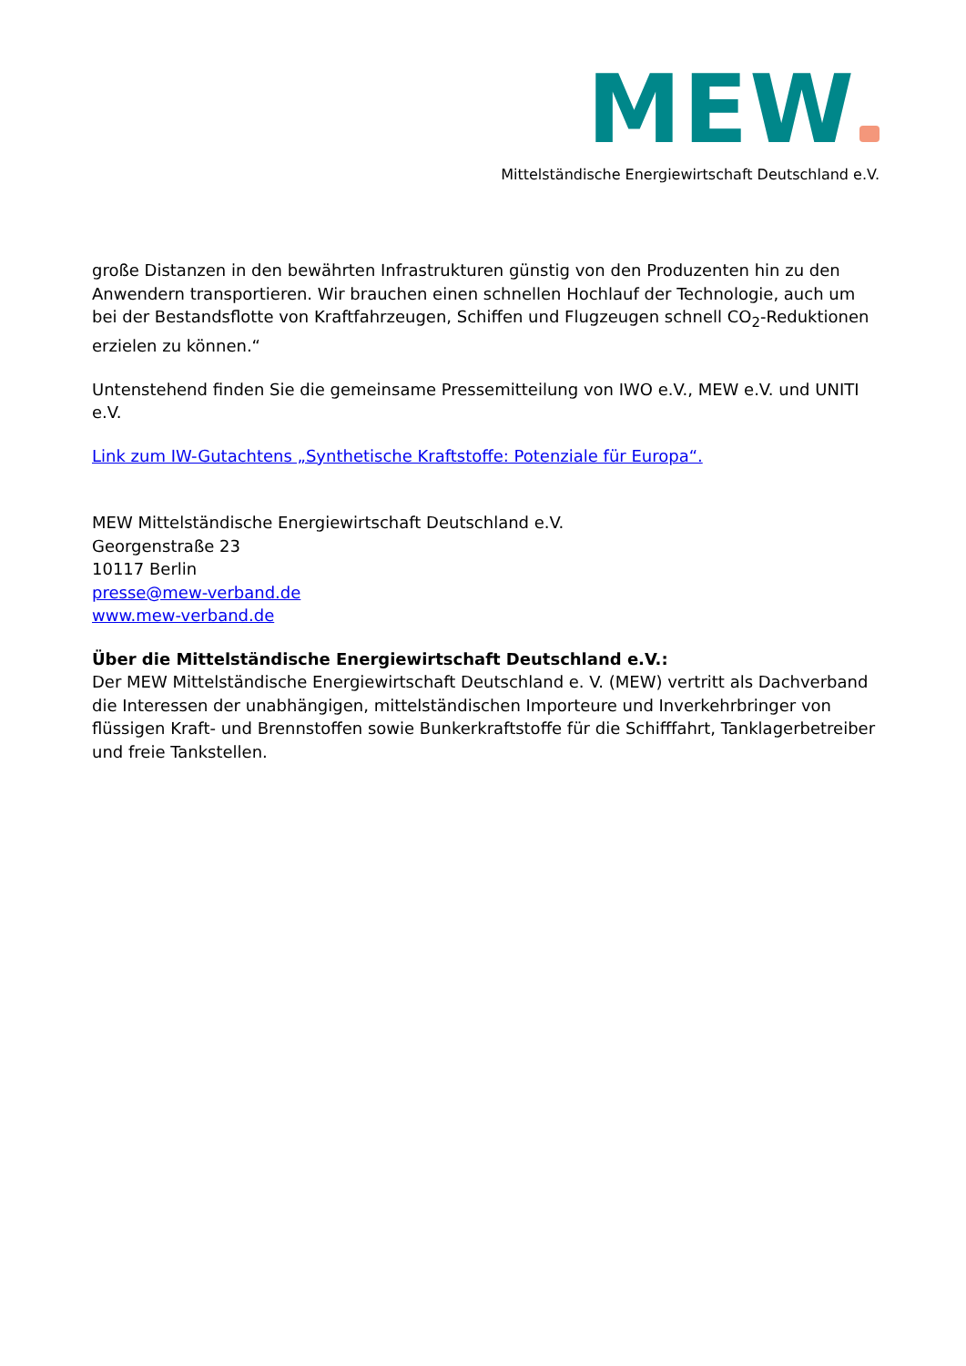MEW
Mittelständische Energiewirtschaft Deutschland e.V.
große Distanzen in den bewährten Infrastrukturen günstig von den Produzenten hin zu den Anwendern transportieren. Wir brauchen einen schnellen Hochlauf der Technologie, auch um bei der Bestandsflotte von Kraftfahrzeugen, Schiffen und Flugzeugen schnell CO<sub>2</sub>-Reduktionen erzielen zu können.“
Untenstehend finden Sie die gemeinsame Pressemitteilung von IWO e.V., MEW e.V. und UNITI e.V.
Link zum IW-Gutachtens „Synthetische Kraftstoffe: Potenziale für Europa“.
MEW Mittelständische Energiewirtschaft Deutschland e.V.
Georgenstraße 23
10117 Berlin
presse@mew-verband.de
www.mew-verband.de
Über die Mittelständische Energiewirtschaft Deutschland e.V.:
Der MEW Mittelständische Energiewirtschaft Deutschland e. V. (MEW) vertritt als Dachverband die Interessen der unabhängigen, mittelständischen Importeure und Inverkehrbringer von flüssigen Kraft- und Brennstoffen sowie Bunkerkraftstoffe für die Schifffahrt, Tanklagerbetreiber und freie Tankstellen.